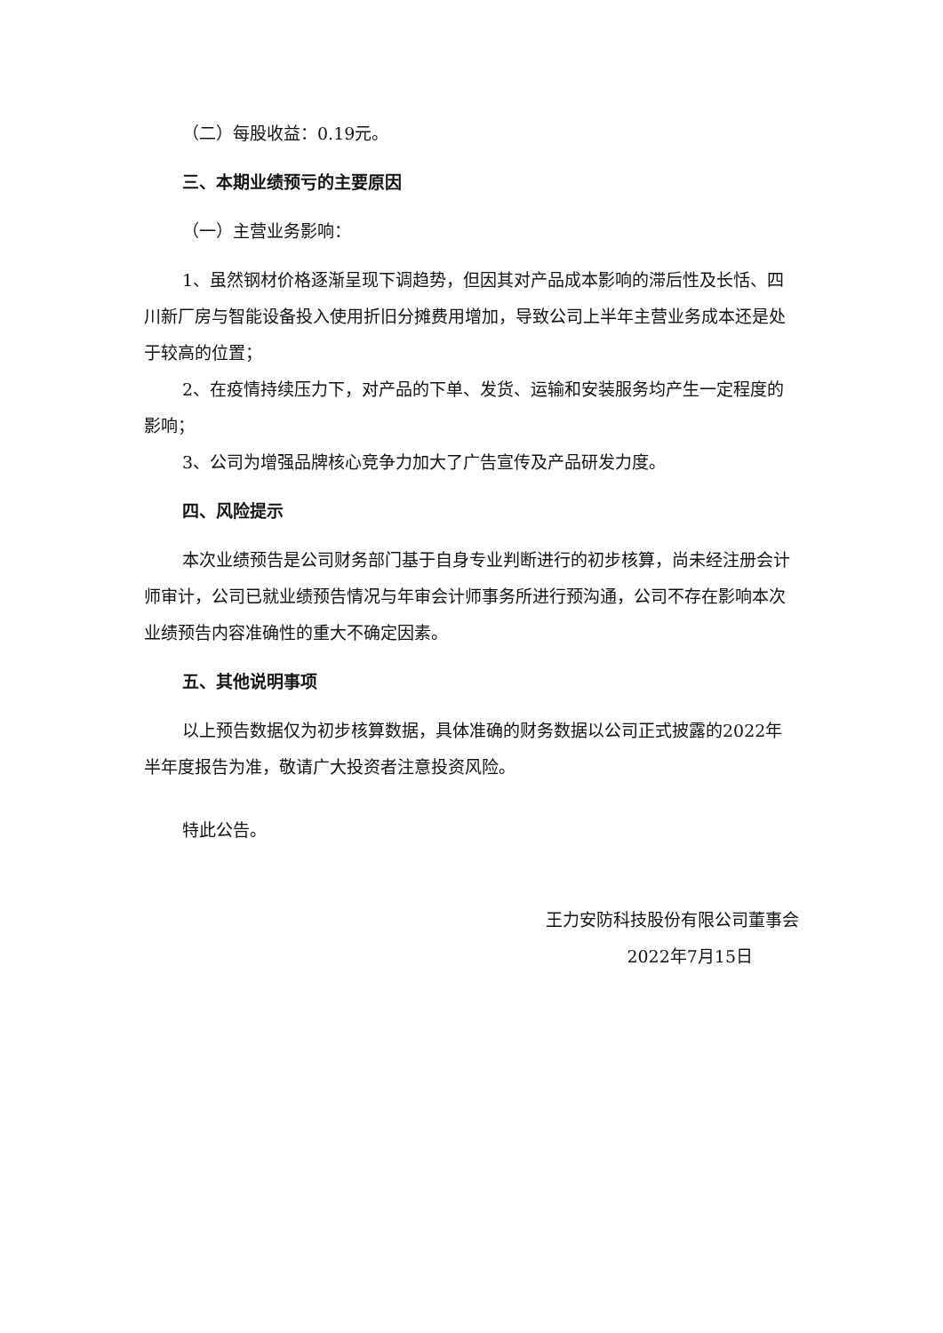（二）每股收益：0.19元。
三、本期业绩预亏的主要原因
（一）主营业务影响：
1、虽然钢材价格逐渐呈现下调趋势，但因其对产品成本影响的滞后性及长恬、四川新厂房与智能设备投入使用折旧分摊费用增加，导致公司上半年主营业务成本还是处于较高的位置；
2、在疫情持续压力下，对产品的下单、发货、运输和安装服务均产生一定程度的影响；
3、公司为增强品牌核心竞争力加大了广告宣传及产品研发力度。
四、风险提示
本次业绩预告是公司财务部门基于自身专业判断进行的初步核算，尚未经注册会计师审计，公司已就业绩预告情况与年审会计师事务所进行预沟通，公司不存在影响本次业绩预告内容准确性的重大不确定因素。
五、其他说明事项
以上预告数据仅为初步核算数据，具体准确的财务数据以公司正式披露的2022年半年度报告为准，敬请广大投资者注意投资风险。
特此公告。
王力安防科技股份有限公司董事会
2022年7月15日